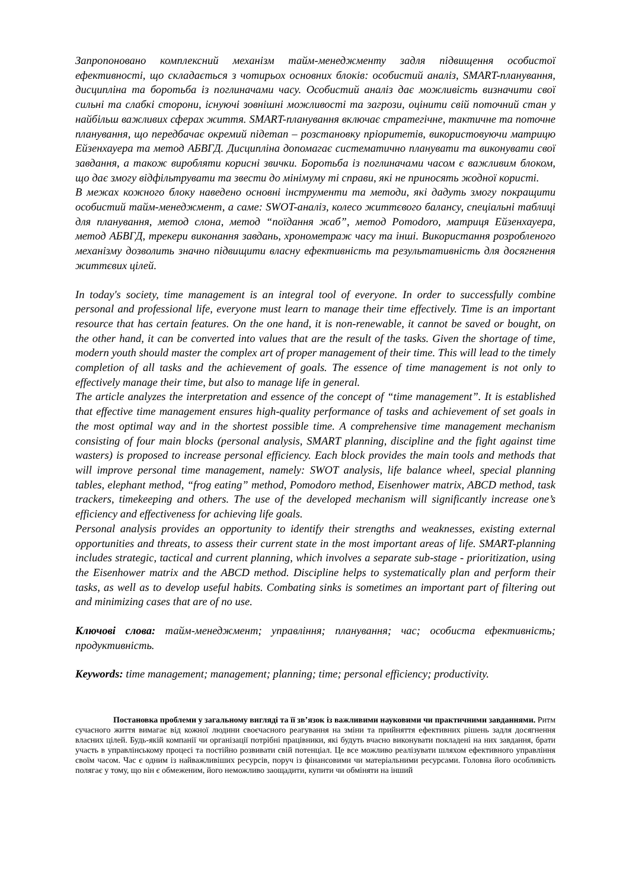Запропоновано комплексний механізм тайм-менеджменту задля підвищення особистої ефективності, що складається з чотирьох основних блоків: особистий аналіз, SMART-планування, дисципліна та боротьба із поглиначами часу. Особистий аналіз дає можливість визначити свої сильні та слабкі сторони, існуючі зовнішні можливості та загрози, оцінити свій поточний стан у найбільш важливих сферах життя. SMART-планування включає стратегічне, тактичне та поточне планування, що передбачає окремий підетап – розстановку пріоритетів, використовуючи матрицю Ейзенхауера та метод АБВГД. Дисципліна допомагає систематично планувати та виконувати свої завдання, а також виробляти корисні звички. Боротьба із поглиначами часом є важливим блоком, що дає змогу відфільтрувати та звести до мінімуму ті справи, які не приносять жодної користі.
В межах кожного блоку наведено основні інструменти та методи, які дадуть змогу покращити особистий тайм-менеджмент, а саме: SWOT-аналіз, колесо життєвого балансу, спеціальні таблиці для планування, метод слона, метод “поїдання жаб”, метод Pomodoro, матриця Ейзенхауера, метод АБВГД, трекери виконання завдань, хронометраж часу та інші. Використання розробленого механізму дозволить значно підвищити власну ефективність та результативність для досягнення життєвих цілей.
In today's society, time management is an integral tool of everyone. In order to successfully combine personal and professional life, everyone must learn to manage their time effectively. Time is an important resource that has certain features. On the one hand, it is non-renewable, it cannot be saved or bought, on the other hand, it can be converted into values that are the result of the tasks. Given the shortage of time, modern youth should master the complex art of proper management of their time. This will lead to the timely completion of all tasks and the achievement of goals. The essence of time management is not only to effectively manage their time, but also to manage life in general.
The article analyzes the interpretation and essence of the concept of “time management”. It is established that effective time management ensures high-quality performance of tasks and achievement of set goals in the most optimal way and in the shortest possible time. A comprehensive time management mechanism consisting of four main blocks (personal analysis, SMART planning, discipline and the fight against time wasters) is proposed to increase personal efficiency. Each block provides the main tools and methods that will improve personal time management, namely: SWOT analysis, life balance wheel, special planning tables, elephant method, “frog eating” method, Pomodoro method, Eisenhower matrix, ABCD method, task trackers, timekeeping and others. The use of the developed mechanism will significantly increase one’s efficiency and effectiveness for achieving life goals.
Personal analysis provides an opportunity to identify their strengths and weaknesses, existing external opportunities and threats, to assess their current state in the most important areas of life. SMART-planning includes strategic, tactical and current planning, which involves a separate sub-stage - prioritization, using the Eisenhower matrix and the ABCD method. Discipline helps to systematically plan and perform their tasks, as well as to develop useful habits. Combating sinks is sometimes an important part of filtering out and minimizing cases that are of no use.
Ключові слова: тайм-менеджмент; управління; планування; час; особиста ефективність; продуктивність.
Keywords: time management; management; planning; time; personal efficiency; productivity.
Постановка проблеми у загальному вигляді та її зв’язок із важливими науковими чи практичними завданнями. Ритм сучасного життя вимагає від кожної людини своєчасного реагування на зміни та прийняття ефективних рішень задля досягнення власних цілей. Будь-якій компанії чи організації потрібні працівники, які будуть вчасно виконувати покладені на них завдання, брати участь в управлінському процесі та постійно розвивати свій потенціал. Це все можливо реалізувати шляхом ефективного управління своїм часом. Час є одним із найважливіших ресурсів, поруч із фінансовими чи матеріальними ресурсами. Головна його особливість полягає у тому, що він є обмеженим, його неможливо заощадити, купити чи обміняти на інший